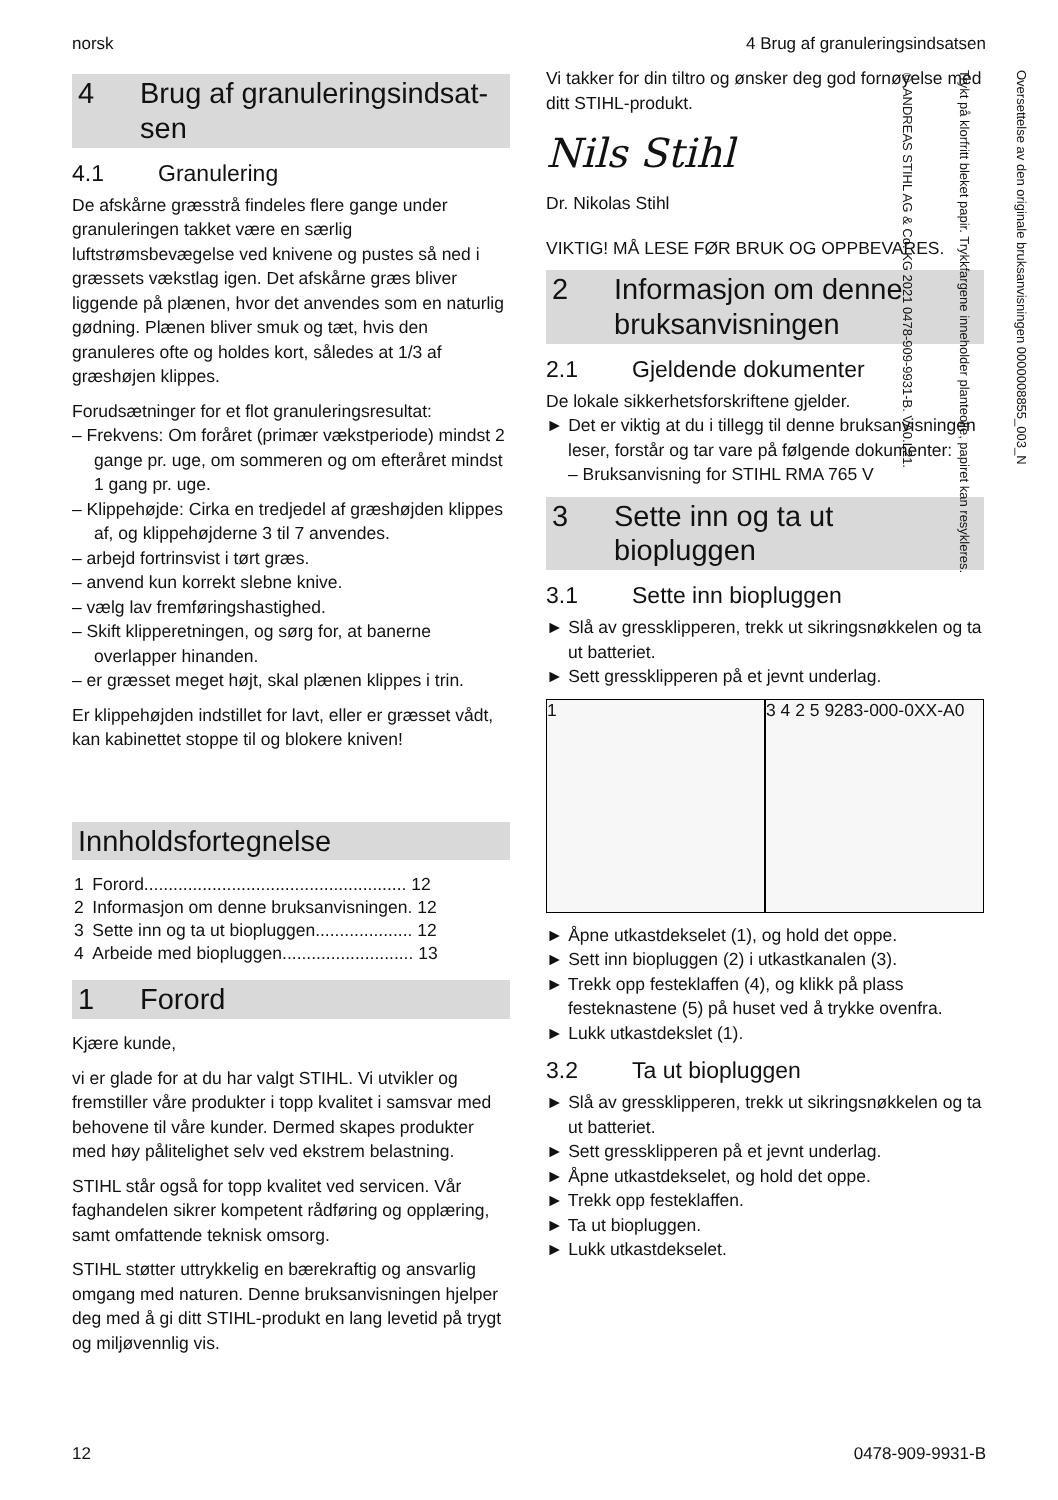norsk 4 Brug af granuleringsindsatsen
Oversettelse av den originale bruksanvisningen 0000008855_003_N
Trykt på klorfritt bleket papir. Trykkfargene inneholder planteolje, papiret kan resykleres.
© ANDREAS STIHL AG & Co. KG 2021 0478-909-9931-B. VA0.L21.
4 Brug af granuleringsindsat­sen
4.1 Granulering
De afskårne græsstrå findeles flere gange under granuleringen takket være en særlig luftstrømsbevægelse ved knivene og pustes så ned i græssets vækstlag igen. Det afskårne græs bliver liggende på plænen, hvor det anvendes som en naturlig gødning. Plænen bliver smuk og tæt, hvis den granuleres ofte og holdes kort, således at 1/3 af græshøjen klippes.
Forudsætninger for et flot granuleringsresultat:
– Frekvens: Om foråret (primær vækstperiode) mindst 2 gange pr. uge, om sommeren og om efteråret mindst 1 gang pr. uge.
– Klippehøjde: Cirka en tredjedel af græshøjden klippes af, og klippehøjderne 3 til 7 anvendes.
– arbejd fortrinsvist i tørt græs.
– anvend kun korrekt slebne knive.
– vælg lav fremføringshastighed.
– Skift klipperetningen, og sørg for, at banerne overlapper hinanden.
– er græsset meget højt, skal plænen klippes i trin.
Er klippehøjden indstillet for lavt, eller er græsset vådt, kan kabinettet stoppe til og blokere kniven!
Innholdsfortegnelse
| 1 | Forord...................................................... 12 |
| 2 | Informasjon om denne bruksanvisningen. 12 |
| 3 | Sette inn og ta ut biopluggen.................... 12 |
| 4 | Arbeide med biopluggen........................... 13 |
1 Forord
Kjære kunde,
vi er glade for at du har valgt STIHL. Vi utvikler og fremstiller våre produkter i topp kvalitet i samsvar med behovene til våre kunder. Dermed skapes produkter med høy pålitelighet selv ved ekstrem belastning.
STIHL står også for topp kvalitet ved servicen. Vår faghandelen sikrer kompetent rådføring og opplæring, samt omfattende teknisk omsorg.
STIHL støtter uttrykkelig en bærekraftig og ansvarlig omgang med naturen. Denne bruksanvisningen hjelper deg med å gi ditt STIHL-produkt en lang levetid på trygt og miljøvennlig vis.
Vi takker for din tiltro og ønsker deg god fornøyelse med ditt STIHL-produkt.
Nils Stihl
Dr. Nikolas Stihl
VIKTIG! MÅ LESE FØR BRUK OG OPPBEVARES.
2 Informasjon om denne bruksanvisningen
2.1 Gjeldende dokumenter
De lokale sikkerhetsforskriftene gjelder.
► Det er viktig at du i tillegg til denne bruksanvisningen leser, forstår og tar vare på følgende dokumenter:
– Bruksanvisning for STIHL RMA 765 V
3 Sette inn og ta ut biopluggen
3.1 Sette inn biopluggen
► Slå av gressklipperen, trekk ut sikringsnøkkelen og ta ut batteriet.
► Sett gressklipperen på et jevnt underlag.
1 3 4 2 5 9283-000-0XX-A0
► Åpne utkastdekselet (1), og hold det oppe.
► Sett inn biopluggen (2) i utkastkanalen (3).
► Trekk opp festeklaffen (4), og klikk på plass festeknastene (5) på huset ved å trykke ovenfra.
► Lukk utkastdekslet (1).
3.2 Ta ut biopluggen
► Slå av gressklipperen, trekk ut sikringsnøkkelen og ta ut batteriet.
► Sett gressklipperen på et jevnt underlag.
► Åpne utkastdekselet, og hold det oppe.
► Trekk opp festeklaffen.
► Ta ut biopluggen.
► Lukk utkastdekselet.
12 0478-909-9931-B